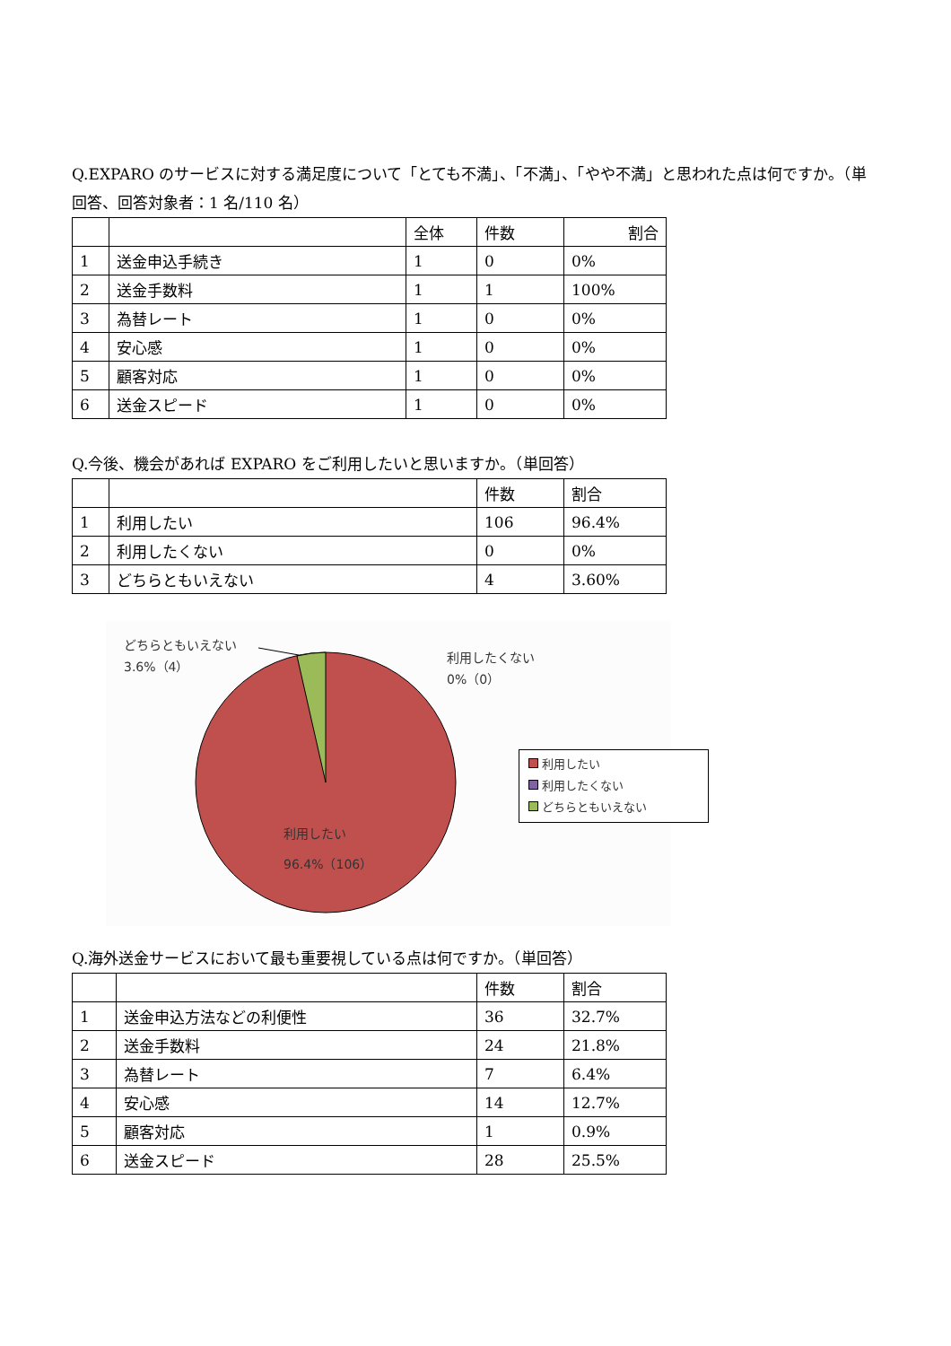Q.EXPARO のサービスに対する満足度について「とても不満」、「不満」、「やや不満」と思われた点は何ですか。（単回答、回答対象者：1 名/110 名）
| | | 全体 | 件数 | 割合 |
| 1 | 送金申込手続き | 1 | 0 | 0% |
| 2 | 送金手数料 | 1 | 1 | 100% |
| 3 | 為替レート | 1 | 0 | 0% |
| 4 | 安心感 | 1 | 0 | 0% |
| 5 | 顧客対応 | 1 | 0 | 0% |
| 6 | 送金スピード | 1 | 0 | 0% |
Q.今後、機会があれば EXPARO をご利用したいと思いますか。（単回答）
| | | 件数 | 割合 |
| 1 | 利用したい | 106 | 96.4% |
| 2 | 利用したくない | 0 | 0% |
| 3 | どちらともいえない | 4 | 3.60% |
どちらともいえない
3.6%（4）
利用したくない
0%（0）
利用したい
96.4%（106）
利用したい
利用したくない
どちらともいえない
Q.海外送金サービスにおいて最も重要視している点は何ですか。（単回答）
| | | 件数 | 割合 |
| 1 | 送金申込方法などの利便性 | 36 | 32.7% |
| 2 | 送金手数料 | 24 | 21.8% |
| 3 | 為替レート | 7 | 6.4% |
| 4 | 安心感 | 14 | 12.7% |
| 5 | 顧客対応 | 1 | 0.9% |
| 6 | 送金スピード | 28 | 25.5% |